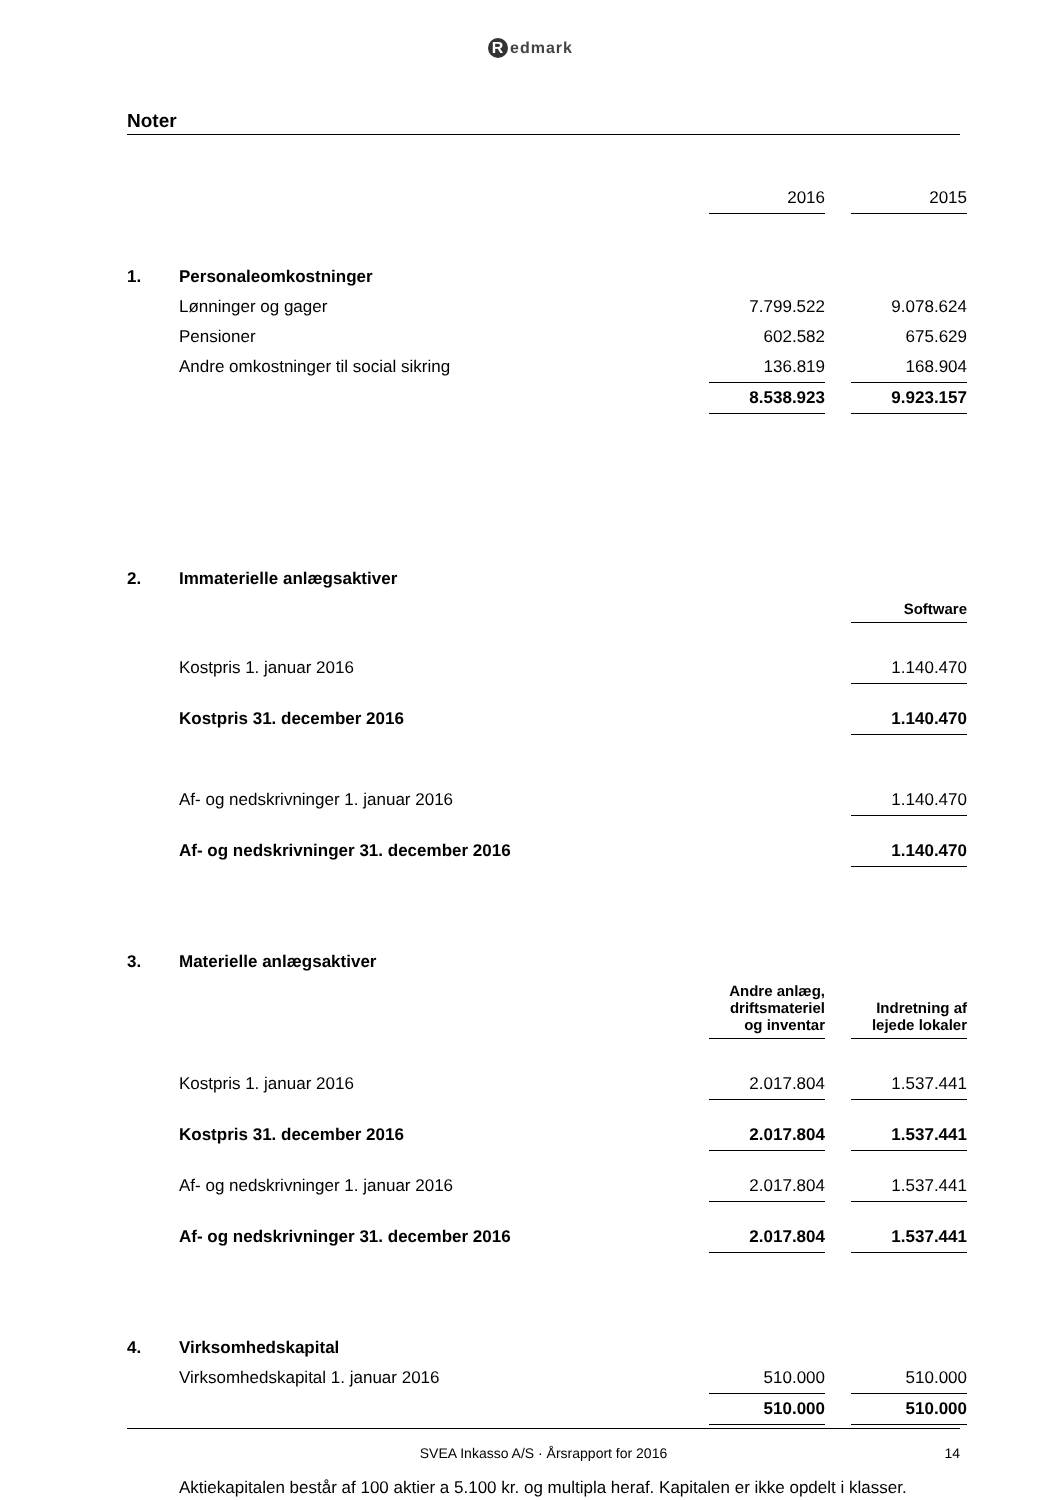Redmark
Noter
| | | 2016 | | 2015 |
| 1. | Personaleomkostninger | | | |
| | Lønninger og gager | 7.799.522 | | 9.078.624 |
| | Pensioner | 602.582 | | 675.629 |
| | Andre omkostninger til social sikring | 136.819 | | 168.904 |
| | | 8.538.923 | | 9.923.157 |
| 2. | Immaterielle anlægsaktiver | | | |
| | | | | Software |
| | Kostpris 1. januar 2016 | | | 1.140.470 |
| | Kostpris 31. december 2016 | | | 1.140.470 |
| | Af- og nedskrivninger 1. januar 2016 | | | 1.140.470 |
| | Af- og nedskrivninger 31. december 2016 | | | 1.140.470 |
| 3. | Materielle anlægsaktiver | | | |
| | | Andre anlæg, driftsmateriel og inventar | | Indretning af lejede lokaler |
| | Kostpris 1. januar 2016 | 2.017.804 | | 1.537.441 |
| | Kostpris 31. december 2016 | 2.017.804 | | 1.537.441 |
| | Af- og nedskrivninger 1. januar 2016 | 2.017.804 | | 1.537.441 |
| | Af- og nedskrivninger 31. december 2016 | 2.017.804 | | 1.537.441 |
| 4. | Virksomhedskapital | | | |
| | Virksomhedskapital 1. januar 2016 | 510.000 | | 510.000 |
| | | 510.000 | | 510.000 |
| | Aktiekapitalen består af 100 aktier a 5.100 kr. og multipla heraf. Kapitalen er ikke opdelt i klasser. | | | |
SVEA Inkasso A/S · Årsrapport for 2016 14